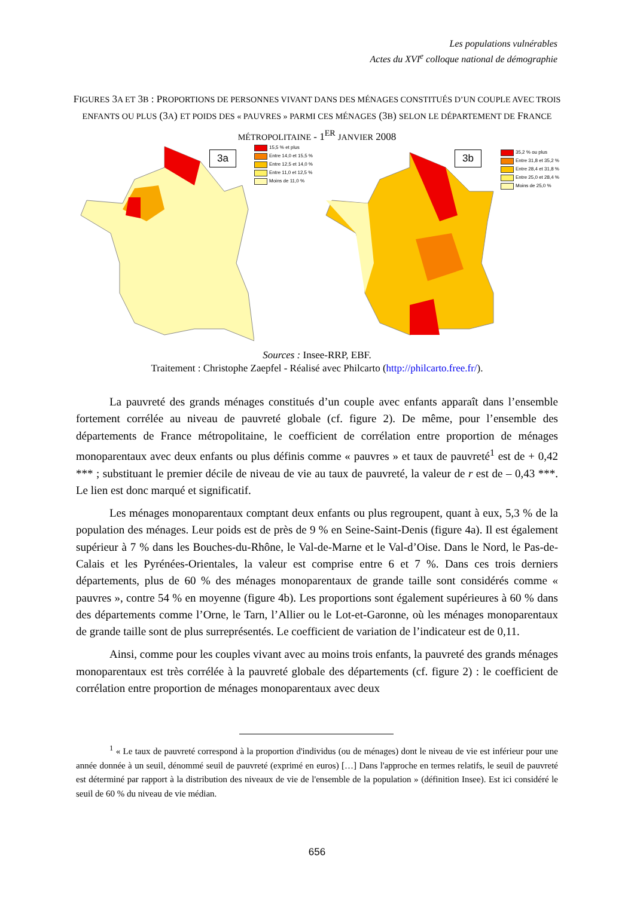Les populations vulnérables
Actes du XVI<sup>e</sup> colloque national de démographie
FIGURES 3A ET 3B : PROPORTIONS DE PERSONNES VIVANT DANS DES MÉNAGES CONSTITUÉS D’UN COUPLE AVEC TROIS ENFANTS OU PLUS (3A) ET POIDS DES « PAUVRES » PARMI CES MÉNAGES (3B) SELON LE DÉPARTEMENT DE FRANCE MÉTROPOLITAINE - 1<sup>ER</sup> JANVIER 2008
3a
15,5 % et plus
Entre 14,0 et 15,5 %
Entre 12,5 et 14,0 %
Entre 11,0 et 12,5 %
Moins de 11,0 %
3b
35,2 % ou plus
Entre 31,8 et 35,2 %
Entre 28,4 et 31,8 %
Entre 25,0 et 28,4 %
Moins de 25,0 %
Sources : Insee-RRP, EBF.
Traitement : Christophe Zaepfel - Réalisé avec Philcarto (http://philcarto.free.fr/).
La pauvreté des grands ménages constitués d’un couple avec enfants apparaît dans l’ensemble fortement corrélée au niveau de pauvreté globale (cf. figure 2). De même, pour l’ensemble des départements de France métropolitaine, le coefficient de corrélation entre proportion de ménages monoparentaux avec deux enfants ou plus définis comme « pauvres » et taux de pauvreté<sup>1</sup> est de + 0,42 *** ; substituant le premier décile de niveau de vie au taux de pauvreté, la valeur de r est de – 0,43 ***. Le lien est donc marqué et significatif.
Les ménages monoparentaux comptant deux enfants ou plus regroupent, quant à eux, 5,3 % de la population des ménages. Leur poids est de près de 9 % en Seine-Saint-Denis (figure 4a). Il est également supérieur à 7 % dans les Bouches-du-Rhône, le Val-de-Marne et le Val-d’Oise. Dans le Nord, le Pas-de-Calais et les Pyrénées-Orientales, la valeur est comprise entre 6 et 7 %. Dans ces trois derniers départements, plus de 60 % des ménages monoparentaux de grande taille sont considérés comme « pauvres », contre 54 % en moyenne (figure 4b). Les proportions sont également supérieures à 60 % dans des départements comme l’Orne, le Tarn, l’Allier ou le Lot-et-Garonne, où les ménages monoparentaux de grande taille sont de plus surreprésentés. Le coefficient de variation de l’indicateur est de 0,11.
Ainsi, comme pour les couples vivant avec au moins trois enfants, la pauvreté des grands ménages monoparentaux est très corrélée à la pauvreté globale des départements (cf. figure 2) : le coefficient de corrélation entre proportion de ménages monoparentaux avec deux
<sup>1</sup> « Le taux de pauvreté correspond à la proportion d'individus (ou de ménages) dont le niveau de vie est inférieur pour une année donnée à un seuil, dénommé seuil de pauvreté (exprimé en euros) […] Dans l'approche en termes relatifs, le seuil de pauvreté est déterminé par rapport à la distribution des niveaux de vie de l'ensemble de la population » (définition Insee). Est ici considéré le seuil de 60 % du niveau de vie médian.
656